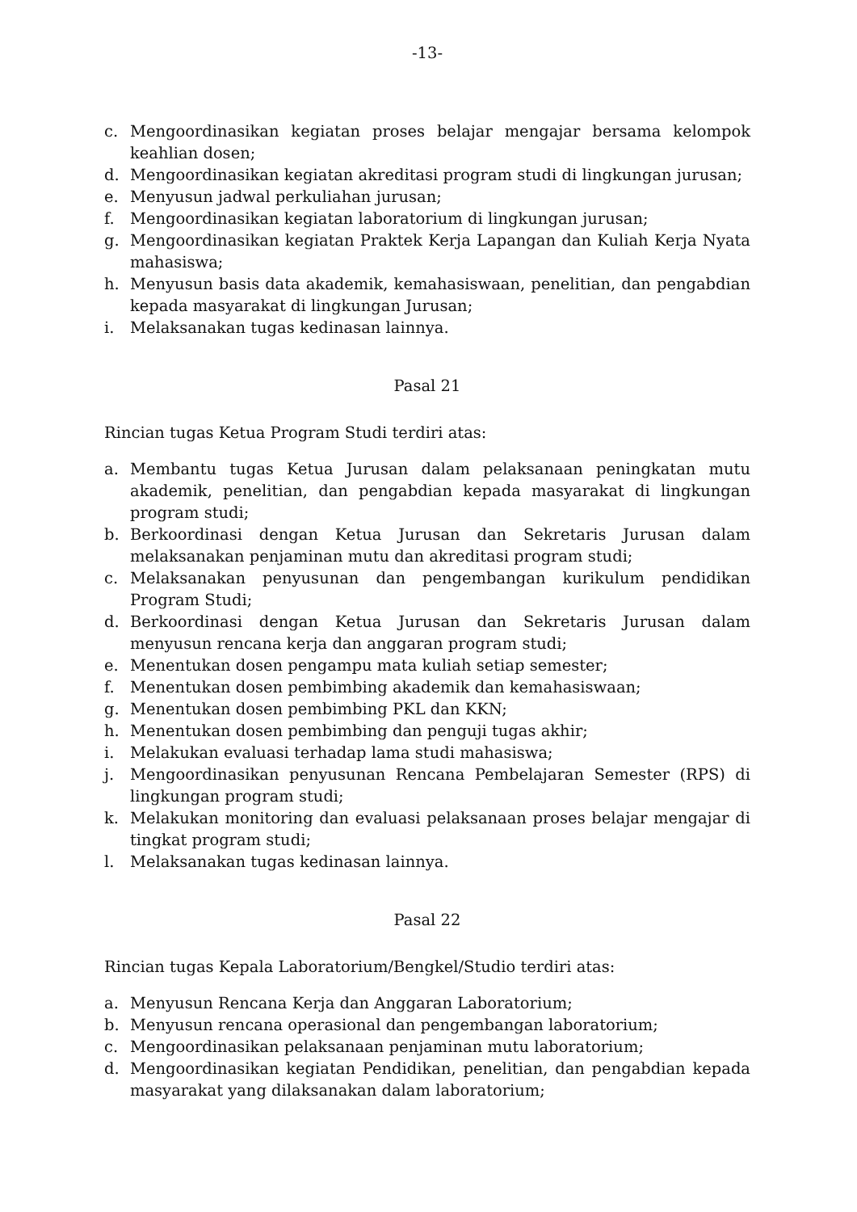-13-
c. Mengoordinasikan kegiatan proses belajar mengajar bersama kelompok keahlian dosen;
d. Mengoordinasikan kegiatan akreditasi program studi di lingkungan jurusan;
e. Menyusun jadwal perkuliahan jurusan;
f. Mengoordinasikan kegiatan laboratorium di lingkungan jurusan;
g. Mengoordinasikan kegiatan Praktek Kerja Lapangan dan Kuliah Kerja Nyata mahasiswa;
h. Menyusun basis data akademik, kemahasiswaan, penelitian, dan pengabdian kepada masyarakat di lingkungan Jurusan;
i. Melaksanakan tugas kedinasan lainnya.
Pasal 21
Rincian tugas Ketua Program Studi terdiri atas:
a. Membantu tugas Ketua Jurusan dalam pelaksanaan peningkatan mutu akademik, penelitian, dan pengabdian kepada masyarakat di lingkungan program studi;
b. Berkoordinasi dengan Ketua Jurusan dan Sekretaris Jurusan dalam melaksanakan penjaminan mutu dan akreditasi program studi;
c. Melaksanakan penyusunan dan pengembangan kurikulum pendidikan Program Studi;
d. Berkoordinasi dengan Ketua Jurusan dan Sekretaris Jurusan dalam menyusun rencana kerja dan anggaran program studi;
e. Menentukan dosen pengampu mata kuliah setiap semester;
f. Menentukan dosen pembimbing akademik dan kemahasiswaan;
g. Menentukan dosen pembimbing PKL dan KKN;
h. Menentukan dosen pembimbing dan penguji tugas akhir;
i. Melakukan evaluasi terhadap lama studi mahasiswa;
j. Mengoordinasikan penyusunan Rencana Pembelajaran Semester (RPS) di lingkungan program studi;
k. Melakukan monitoring dan evaluasi pelaksanaan proses belajar mengajar di tingkat program studi;
l. Melaksanakan tugas kedinasan lainnya.
Pasal 22
Rincian tugas Kepala Laboratorium/Bengkel/Studio terdiri atas:
a. Menyusun Rencana Kerja dan Anggaran Laboratorium;
b. Menyusun rencana operasional dan pengembangan laboratorium;
c. Mengoordinasikan pelaksanaan penjaminan mutu laboratorium;
d. Mengoordinasikan kegiatan Pendidikan, penelitian, dan pengabdian kepada masyarakat yang dilaksanakan dalam laboratorium;